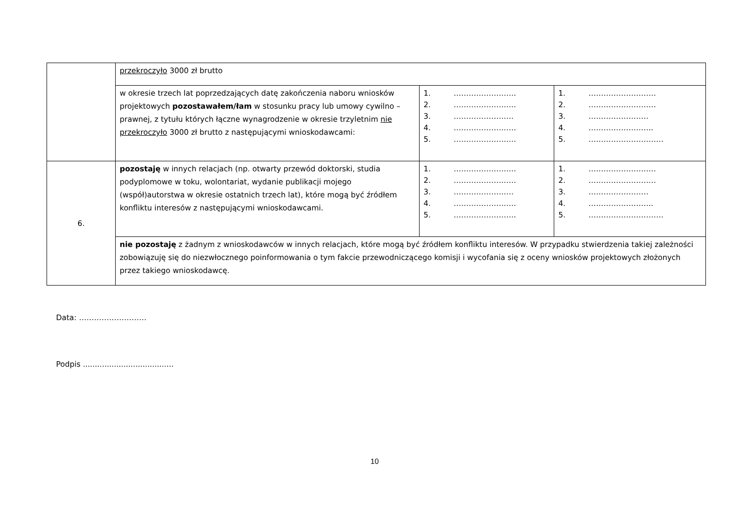| | przekroczyło 3000 zł brutto | | |
| | w okresie trzech lat poprzedzających datę zakończenia naboru wniosków projektowych pozostawałem/łam w stosunku pracy lub umowy cywilno – prawnej, z tytułu których łączne wynagrodzenie w okresie trzyletnim nie przekroczyło 3000 zł brutto z następującymi wnioskodawcami: | 1. ……………………. 2. ……………………. 3. …………………… 4. ……………………. 5. ……………………. | 1. ……………………… 2. ……………………… 3. …………………… 4. …………………….. 5. ………………………… |
| 6. | pozostaję w innych relacjach (np. otwarty przewód doktorski, studia podyplomowe w toku, wolontariat, wydanie publikacji mojego (współ)autorstwa w okresie ostatnich trzech lat), które mogą być źródłem konfliktu interesów z następującymi wnioskodawcami. | 1. ……………………. 2. ……………………. 3. …………………… 4. ……………………. 5. ……………………. | 1. ……………………… 2. ……………………… 3. …………………… 4. …………………….. 5. ………………………… |
| | nie pozostaję z żadnym z wnioskodawców w innych relacjach, które mogą być źródłem konfliktu interesów. W przypadku stwierdzenia takiej zależności zobowiązuję się do niezwłocznego poinformowania o tym fakcie przewodniczącego komisji i wycofania się z oceny wniosków projektowych złożonych przez takiego wnioskodawcę. | | |
Data: ………………………
Podpis ......................................
10